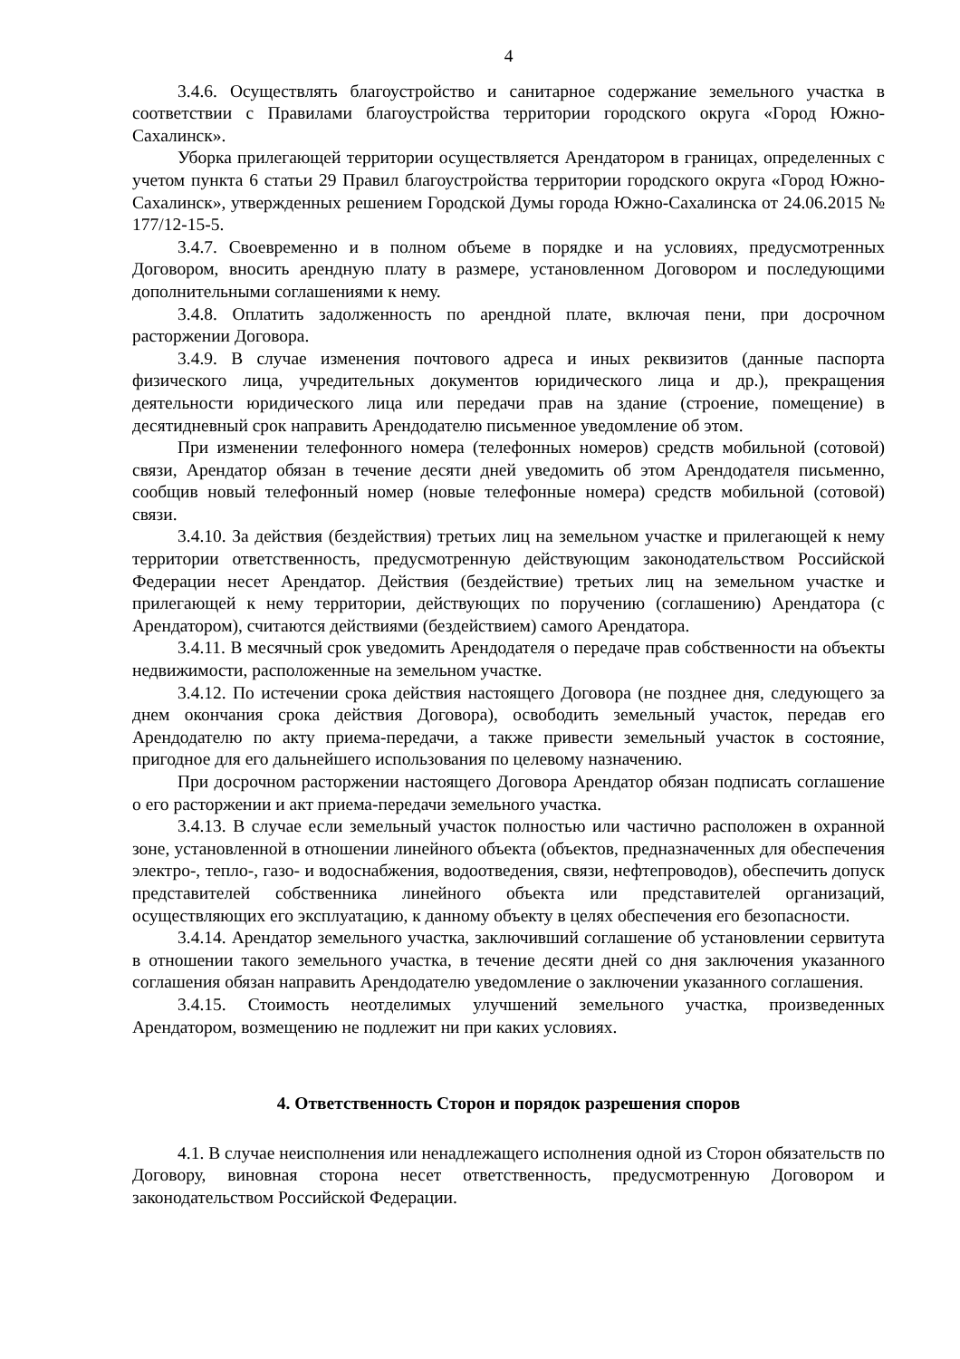4
3.4.6. Осуществлять благоустройство и санитарное содержание земельного участка в соответствии с Правилами благоустройства территории городского округа «Город Южно-Сахалинск».
Уборка прилегающей территории осуществляется Арендатором в границах, определенных с учетом пункта 6 статьи 29 Правил благоустройства территории городского округа «Город Южно-Сахалинск», утвержденных решением Городской Думы города Южно-Сахалинска от 24.06.2015 № 177/12-15-5.
3.4.7. Своевременно и в полном объеме в порядке и на условиях, предусмотренных Договором, вносить арендную плату в размере, установленном Договором и последующими дополнительными соглашениями к нему.
3.4.8. Оплатить задолженность по арендной плате, включая пени, при досрочном расторжении Договора.
3.4.9. В случае изменения почтового адреса и иных реквизитов (данные паспорта физического лица, учредительных документов юридического лица и др.), прекращения деятельности юридического лица или передачи прав на здание (строение, помещение) в десятидневный срок направить Арендодателю письменное уведомление об этом.
При изменении телефонного номера (телефонных номеров) средств мобильной (сотовой) связи, Арендатор обязан в течение десяти дней уведомить об этом Арендодателя письменно, сообщив новый телефонный номер (новые телефонные номера) средств мобильной (сотовой) связи.
3.4.10. За действия (бездействия) третьих лиц на земельном участке и прилегающей к нему территории ответственность, предусмотренную действующим законодательством Российской Федерации несет Арендатор. Действия (бездействие) третьих лиц на земельном участке и прилегающей к нему территории, действующих по поручению (соглашению) Арендатора (с Арендатором), считаются действиями (бездействием) самого Арендатора.
3.4.11. В месячный срок уведомить Арендодателя о передаче прав собственности на объекты недвижимости, расположенные на земельном участке.
3.4.12. По истечении срока действия настоящего Договора (не позднее дня, следующего за днем окончания срока действия Договора), освободить земельный участок, передав его Арендодателю по акту приема-передачи, а также привести земельный участок в состояние, пригодное для его дальнейшего использования по целевому назначению.
При досрочном расторжении настоящего Договора Арендатор обязан подписать соглашение о его расторжении и акт приема-передачи земельного участка.
3.4.13. В случае если земельный участок полностью или частично расположен в охранной зоне, установленной в отношении линейного объекта (объектов, предназначенных для обеспечения электро-, тепло-, газо- и водоснабжения, водоотведения, связи, нефтепроводов), обеспечить допуск представителей собственника линейного объекта или представителей организаций, осуществляющих его эксплуатацию, к данному объекту в целях обеспечения его безопасности.
3.4.14. Арендатор земельного участка, заключивший соглашение об установлении сервитута в отношении такого земельного участка, в течение десяти дней со дня заключения указанного соглашения обязан направить Арендодателю уведомление о заключении указанного соглашения.
3.4.15. Стоимость неотделимых улучшений земельного участка, произведенных Арендатором, возмещению не подлежит ни при каких условиях.
4. Ответственность Сторон и порядок разрешения споров
4.1. В случае неисполнения или ненадлежащего исполнения одной из Сторон обязательств по Договору, виновная сторона несет ответственность, предусмотренную Договором и законодательством Российской Федерации.